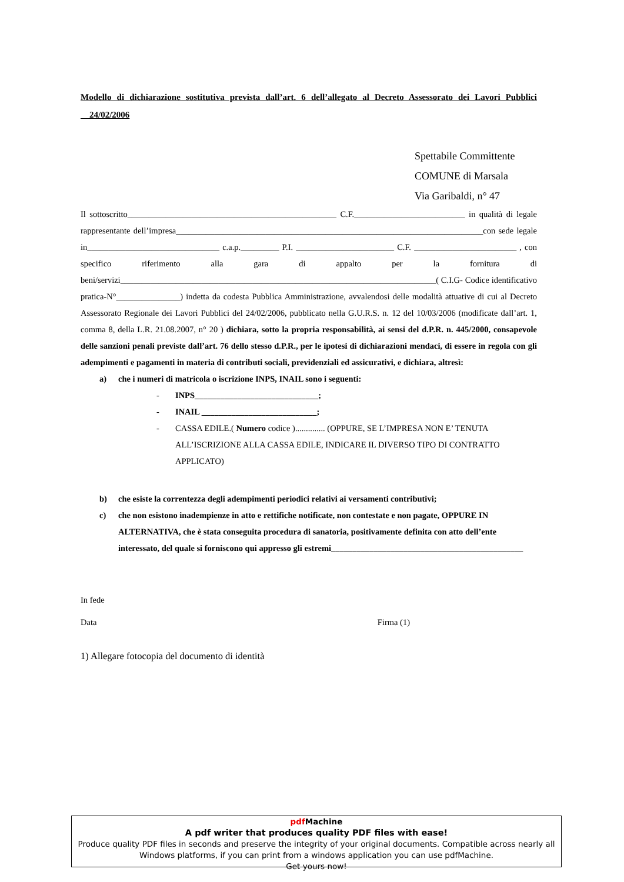Modello di dichiarazione sostitutiva prevista dall’art. 6 dell’allegato al Decreto Assessorato dei Lavori Pubblici 24/02/2006
Spettabile Committente
COMUNE di Marsala
Via Garibaldi, n° 47
Il sottoscritto_________________________________________________ C.F.__________________________ in qualità di legale rappresentante dell’impresa________________________________________________________________________con sede legale in_______________________________ c.a.p._________ P.I. _______________________ C.F. ________________________ , con specifico riferimento alla gara di appalto per la fornitura di beni/servizi__________________________________________________________________________( C.I.G- Codice identificativo pratica-N°_______________) indetta da codesta Pubblica Amministrazione, avvalendosi delle modalità attuative di cui al Decreto Assessorato Regionale dei Lavori Pubblici del 24/02/2006, pubblicato nella G.U.R.S. n. 12 del 10/03/2006 (modificate dall’art. 1, comma 8, della L.R. 21.08.2007, n° 20 ) dichiara, sotto la propria responsabilità, ai sensi del d.P.R. n. 445/2000, consapevole delle sanzioni penali previste dall’art. 76 dello stesso d.P.R., per le ipotesi di dichiarazioni mendaci, di essere in regola con gli adempimenti e pagamenti in materia di contributi sociali, previdenziali ed assicurativi, e dichiara, altresì:
a) che i numeri di matricola o iscrizione INPS, INAIL sono i seguenti:
- INPS_____________________________;
- INAIL ___________________________;
- CASSA EDILE.( Numero codice ).............. (OPPURE, SE L’IMPRESA NON E’ TENUTA ALL’ISCRIZIONE ALLA CASSA EDILE, INDICARE IL DIVERSO TIPO DI CONTRATTO APPLICATO)
b) che esiste la correntezza degli adempimenti periodici relativi ai versamenti contributivi;
c) che non esistono inadempienze in atto e rettifiche notificate, non contestate e non pagate, OPPURE IN ALTERNATIVA, che è stata conseguita procedura di sanatoria, positivamente definita con atto dell’ente interessato, del quale si forniscono qui appresso gli estremi_____________________________________________
In fede
Data Firma (1)
1) Allegare fotocopia del documento di identità
pdf Machine
A pdf writer that produces quality PDF files with ease!
Produce quality PDF files in seconds and preserve the integrity of your original documents. Compatible across nearly all Windows platforms, if you can print from a windows application you can use pdfMachine.
Get yours now!